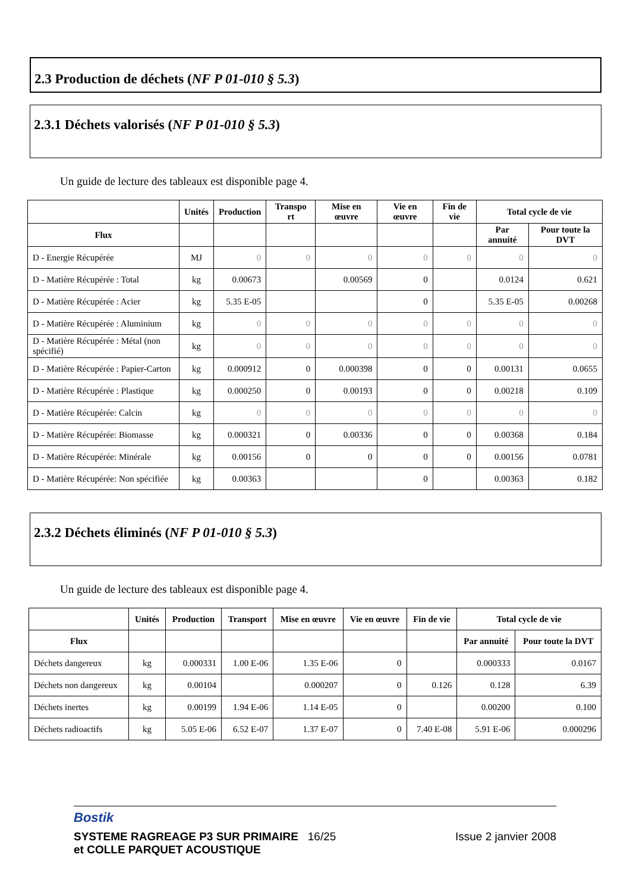2.3 Production de déchets (NF P 01-010 § 5.3)
2.3.1 Déchets valorisés (NF P 01-010 § 5.3)
Un guide de lecture des tableaux est disponible page 4.
| | Unités | Production | Transpo rt | Mise en œuvre | Vie en œuvre | Fin de vie | Total cycle de vie | |
| --- | --- | --- | --- | --- | --- | --- | --- | --- |
| Flux | | | | | | | Par annuité | Pour toute la DVT |
| D - Energie Récupérée | MJ | 0 | 0 | 0 | 0 | 0 | 0 | 0 |
| D - Matière Récupérée : Total | kg | 0.00673 | | 0.00569 | 0 | | 0.0124 | 0.621 |
| D - Matière Récupérée : Acier | kg | 5.35 E-05 | | | 0 | | 5.35 E-05 | 0.00268 |
| D - Matière Récupérée : Aluminium | kg | 0 | 0 | 0 | 0 | 0 | 0 | 0 |
| D - Matière Récupérée : Métal (non spécifié) | kg | 0 | 0 | 0 | 0 | 0 | 0 | 0 |
| D - Matière Récupérée : Papier-Carton | kg | 0.000912 | 0 | 0.000398 | 0 | 0 | 0.00131 | 0.0655 |
| D - Matière Récupérée : Plastique | kg | 0.000250 | 0 | 0.00193 | 0 | 0 | 0.00218 | 0.109 |
| D - Matière Récupérée: Calcin | kg | 0 | 0 | 0 | 0 | 0 | 0 | 0 |
| D - Matière Récupérée: Biomasse | kg | 0.000321 | 0 | 0.00336 | 0 | 0 | 0.00368 | 0.184 |
| D - Matière Récupérée: Minérale | kg | 0.00156 | 0 | 0 | 0 | 0 | 0.00156 | 0.0781 |
| D - Matière Récupérée: Non spécifiée | kg | 0.00363 | | | 0 | | 0.00363 | 0.182 |
2.3.2 Déchets éliminés (NF P 01-010 § 5.3)
Un guide de lecture des tableaux est disponible page 4.
| | Unités | Production | Transport | Mise en œuvre | Vie en œuvre | Fin de vie | Total cycle de vie | |
| --- | --- | --- | --- | --- | --- | --- | --- | --- |
| Flux | | | | | | | Par annuité | Pour toute la DVT |
| Déchets dangereux | kg | 0.000331 | 1.00 E-06 | 1.35 E-06 | 0 | | 0.000333 | 0.0167 |
| Déchets non dangereux | kg | 0.00104 | | 0.000207 | 0 | 0.126 | 0.128 | 6.39 |
| Déchets inertes | kg | 0.00199 | 1.94 E-06 | 1.14 E-05 | 0 | | 0.00200 | 0.100 |
| Déchets radioactifs | kg | 5.05 E-06 | 6.52 E-07 | 1.37 E-07 | 0 | 7.40 E-08 | 5.91 E-06 | 0.000296 |
Bostik
SYSTEME RAGREAGE P3 SUR PRIMAIRE 16/25
et COLLE PARQUET ACOUSTIQUE
Issue 2 janvier 2008